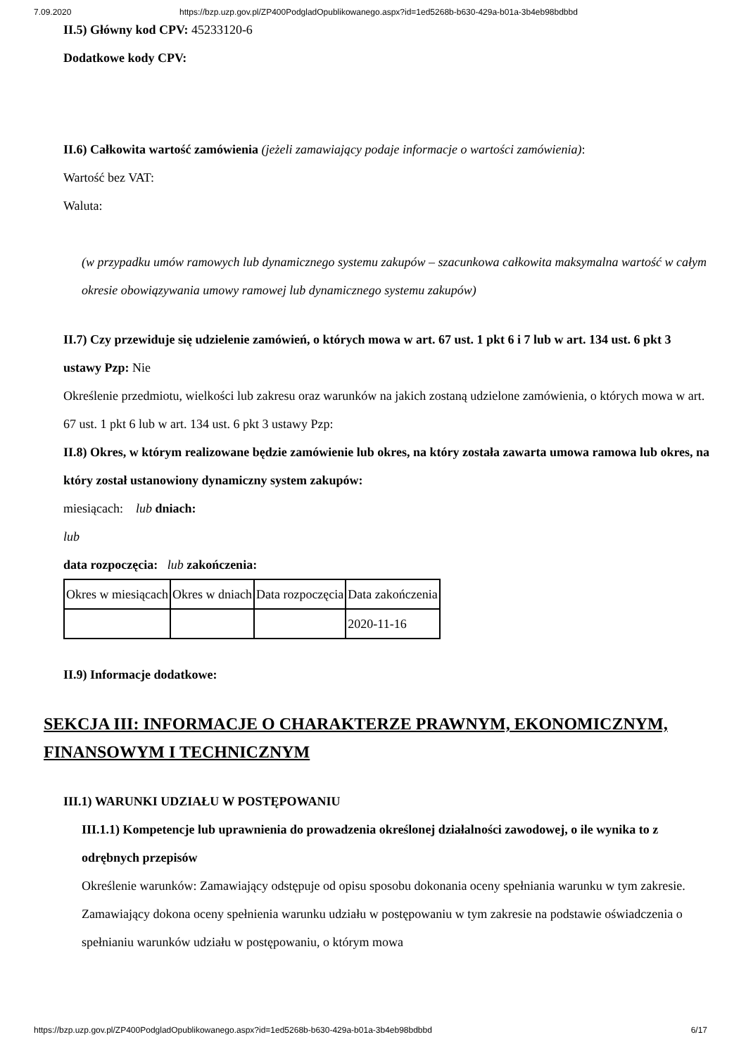7.09.2020 https://bzp.uzp.gov.pl/ZP400PodgladOpublikowanego.aspx?id=1ed5268b-b630-429a-b01a-3b4eb98bdbbd
II.5) Główny kod CPV: 45233120-6
Dodatkowe kody CPV:
II.6) Całkowita wartość zamówienia (jeżeli zamawiający podaje informacje o wartości zamówienia):
Wartość bez VAT:
Waluta:
(w przypadku umów ramowych lub dynamicznego systemu zakupów – szacunkowa całkowita maksymalna wartość w całym okresie obowiązywania umowy ramowej lub dynamicznego systemu zakupów)
II.7) Czy przewiduje się udzielenie zamówień, o których mowa w art. 67 ust. 1 pkt 6 i 7 lub w art. 134 ust. 6 pkt 3 ustawy Pzp: Nie
Określenie przedmiotu, wielkości lub zakresu oraz warunków na jakich zostaną udzielone zamówienia, o których mowa w art. 67 ust. 1 pkt 6 lub w art. 134 ust. 6 pkt 3 ustawy Pzp:
II.8) Okres, w którym realizowane będzie zamówienie lub okres, na który została zawarta umowa ramowa lub okres, na który został ustanowiony dynamiczny system zakupów:
miesiącach: lub dniach:
lub
data rozpoczęcia: lub zakończenia:
| Okres w miesiącach | Okres w dniach | Data rozpoczęcia | Data zakończenia |
| | | | 2020-11-16 |
II.9) Informacje dodatkowe:
SEKCJA III: INFORMACJE O CHARAKTERZE PRAWNYM, EKONOMICZNYM, FINANSOWYM I TECHNICZNYM
III.1) WARUNKI UDZIAŁU W POSTĘPOWANIU
III.1.1) Kompetencje lub uprawnienia do prowadzenia określonej działalności zawodowej, o ile wynika to z odrębnych przepisów
Określenie warunków: Zamawiający odstępuje od opisu sposobu dokonania oceny spełniania warunku w tym zakresie. Zamawiający dokona oceny spełnienia warunku udziału w postępowaniu w tym zakresie na podstawie oświadczenia o spełnianiu warunków udziału w postępowaniu, o którym mowa
https://bzp.uzp.gov.pl/ZP400PodgladOpublikowanego.aspx?id=1ed5268b-b630-429a-b01a-3b4eb98bdbbd 6/17